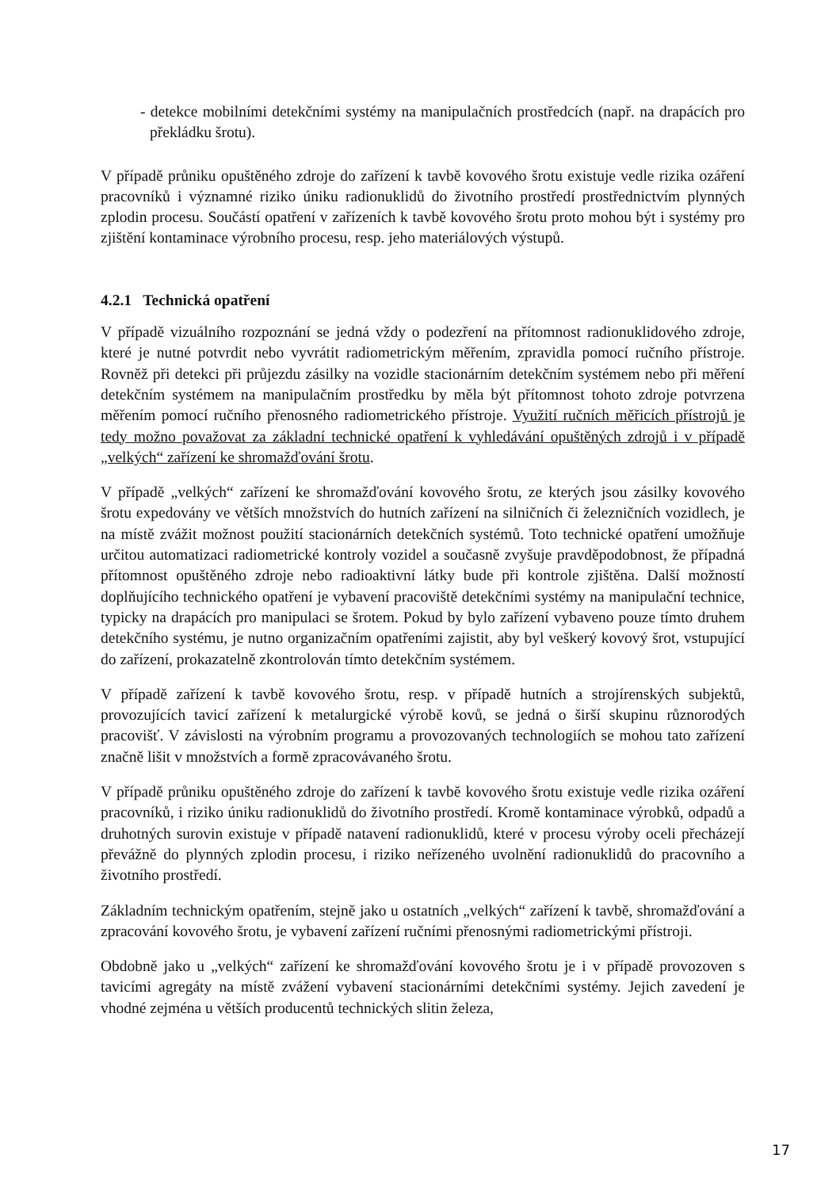- detekce mobilními detekčními systémy na manipulačních prostředcích (např. na drapácích pro překládku šrotu).
V případě průniku opuštěného zdroje do zařízení k tavbě kovového šrotu existuje vedle rizika ozáření pracovníků i významné riziko úniku radionuklidů do životního prostředí prostřednictvím plynných zplodin procesu. Součástí opatření v zařízeních k tavbě kovového šrotu proto mohou být i systémy pro zjištění kontaminace výrobního procesu, resp. jeho materiálových výstupů.
4.2.1 Technická opatření
V případě vizuálního rozpoznání se jedná vždy o podezření na přítomnost radionuklidového zdroje, které je nutné potvrdit nebo vyvrátit radiometrickým měřením, zpravidla pomocí ručního přístroje. Rovněž při detekci při průjezdu zásilky na vozidle stacionárním detekčním systémem nebo při měření detekčním systémem na manipulačním prostředku by měla být přítomnost tohoto zdroje potvrzena měřením pomocí ručního přenosného radiometrického přístroje. Využití ručních měřicích přístrojů je tedy možno považovat za základní technické opatření k vyhledávání opuštěných zdrojů i v případě „velkých“ zařízení ke shromažďování šrotu.
V případě „velkých“ zařízení ke shromažďování kovového šrotu, ze kterých jsou zásilky kovového šrotu expedovány ve větších množstvích do hutních zařízení na silničních či železničních vozidlech, je na místě zvážit možnost použití stacionárních detekčních systémů. Toto technické opatření umožňuje určitou automatizaci radiometrické kontroly vozidel a současně zvyšuje pravděpodobnost, že případná přítomnost opuštěného zdroje nebo radioaktivní látky bude při kontrole zjištěna. Další možností doplňujícího technického opatření je vybavení pracoviště detekčními systémy na manipulační technice, typicky na drapácích pro manipulaci se šrotem. Pokud by bylo zařízení vybaveno pouze tímto druhem detekčního systému, je nutno organizačním opatřeními zajistit, aby byl veškerý kovový šrot, vstupující do zařízení, prokazatelně zkontrolován tímto detekčním systémem.
V případě zařízení k tavbě kovového šrotu, resp. v případě hutních a strojírenských subjektů, provozujících tavicí zařízení k metalurgické výrobě kovů, se jedná o širší skupinu různorodých pracovišť. V závislosti na výrobním programu a provozovaných technologiích se mohou tato zařízení značně lišit v množstvích a formě zpracovávaného šrotu.
V případě průniku opuštěného zdroje do zařízení k tavbě kovového šrotu existuje vedle rizika ozáření pracovníků, i riziko úniku radionuklidů do životního prostředí. Kromě kontaminace výrobků, odpadů a druhotných surovin existuje v případě natavení radionuklidů, které v procesu výroby oceli přecházejí převážně do plynných zplodin procesu, i riziko neřízeného uvolnění radionuklidů do pracovního a životního prostředí.
Základním technickým opatřením, stejně jako u ostatních „velkých“ zařízení k tavbě, shromažďování a zpracování kovového šrotu, je vybavení zařízení ručními přenosnými radiometrickými přístroji.
Obdobně jako u „velkých“ zařízení ke shromažďování kovového šrotu je i v případě provozoven s tavicími agregáty na místě zvážení vybavení stacionárními detekčními systémy. Jejich zavedení je vhodné zejména u větších producentů technických slitin železa,
17